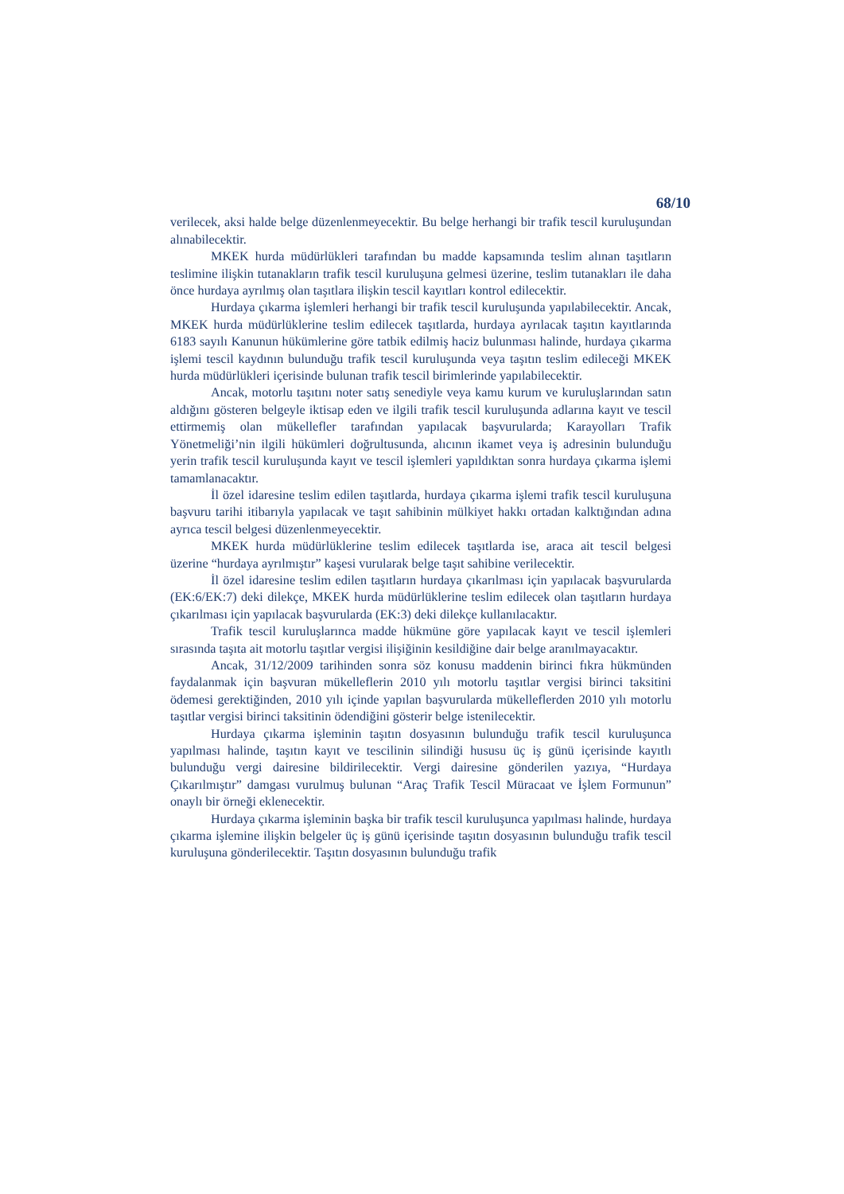68/10
verilecek, aksi halde belge düzenlenmeyecektir. Bu belge herhangi bir trafik tescil kuruluşundan alınabilecektir.
MKEK hurda müdürlükleri tarafından bu madde kapsamında teslim alınan taşıtların teslimine ilişkin tutanakların trafik tescil kuruluşuna gelmesi üzerine, teslim tutanakları ile daha önce hurdaya ayrılmış olan taşıtlara ilişkin tescil kayıtları kontrol edilecektir.
Hurdaya çıkarma işlemleri herhangi bir trafik tescil kuruluşunda yapılabilecektir. Ancak, MKEK hurda müdürlüklerine teslim edilecek taşıtlarda, hurdaya ayrılacak taşıtın kayıtlarında 6183 sayılı Kanunun hükümlerine göre tatbik edilmiş haciz bulunması halinde, hurdaya çıkarma işlemi tescil kaydının bulunduğu trafik tescil kuruluşunda veya taşıtın teslim edileceği MKEK hurda müdürlükleri içerisinde bulunan trafik tescil birimlerinde yapılabilecektir.
Ancak, motorlu taşıtını noter satış senediyle veya kamu kurum ve kuruluşlarından satın aldığını gösteren belgeyle iktisap eden ve ilgili trafik tescil kuruluşunda adlarına kayıt ve tescil ettirmemiş olan mükellefler tarafından yapılacak başvurularda; Karayolları Trafik Yönetmeliği’nin ilgili hükümleri doğrultusunda, alıcının ikamet veya iş adresinin bulunduğu yerin trafik tescil kuruluşunda kayıt ve tescil işlemleri yapıldıktan sonra hurdaya çıkarma işlemi tamamlanacaktır.
İl özel idaresine teslim edilen taşıtlarda, hurdaya çıkarma işlemi trafik tescil kuruluşuna başvuru tarihi itibarıyla yapılacak ve taşıt sahibinin mülkiyet hakkı ortadan kalktığından adına ayrıca tescil belgesi düzenlenmeyecektir.
MKEK hurda müdürlüklerine teslim edilecek taşıtlarda ise, araca ait tescil belgesi üzerine “hurdaya ayrılmıştır” kaşesi vurularak belge taşıt sahibine verilecektir.
İl özel idaresine teslim edilen taşıtların hurdaya çıkarılması için yapılacak başvurularda (EK:6/EK:7) deki dilekçe, MKEK hurda müdürlüklerine teslim edilecek olan taşıtların hurdaya çıkarılması için yapılacak başvurularda (EK:3) deki dilekçe kullanılacaktır.
Trafik tescil kuruluşlarınca madde hükmüne göre yapılacak kayıt ve tescil işlemleri sırasında taşıta ait motorlu taşıtlar vergisi ilişiğinin kesildiğine dair belge aranılmayacaktır.
Ancak, 31/12/2009 tarihinden sonra söz konusu maddenin birinci fıkra hükmünden faydalanmak için başvuran mükelleflerin 2010 yılı motorlu taşıtlar vergisi birinci taksitini ödemesi gerektiğinden, 2010 yılı içinde yapılan başvurularda mükelleflerden 2010 yılı motorlu taşıtlar vergisi birinci taksitinin ödendiğini gösterir belge istenilecektir.
Hurdaya çıkarma işleminin taşıtın dosyasının bulunduğu trafik tescil kuruluşunca yapılması halinde, taşıtın kayıt ve tescilinin silindiği hususu üç iş günü içerisinde kayıtlı bulunduğu vergi dairesine bildirilecektir. Vergi dairesine gönderilen yazıya, “Hurdaya Çıkarılmıştır” damgası vurulmuş bulunan “Araç Trafik Tescil Müracaat ve İşlem Formunun” onaylı bir örneği eklenecektir.
Hurdaya çıkarma işleminin başka bir trafik tescil kuruluşunca yapılması halinde, hurdaya çıkarma işlemine ilişkin belgeler üç iş günü içerisinde taşıtın dosyasının bulunduğu trafik tescil kuruluşuna gönderilecektir. Taşıtın dosyasının bulunduğu trafik